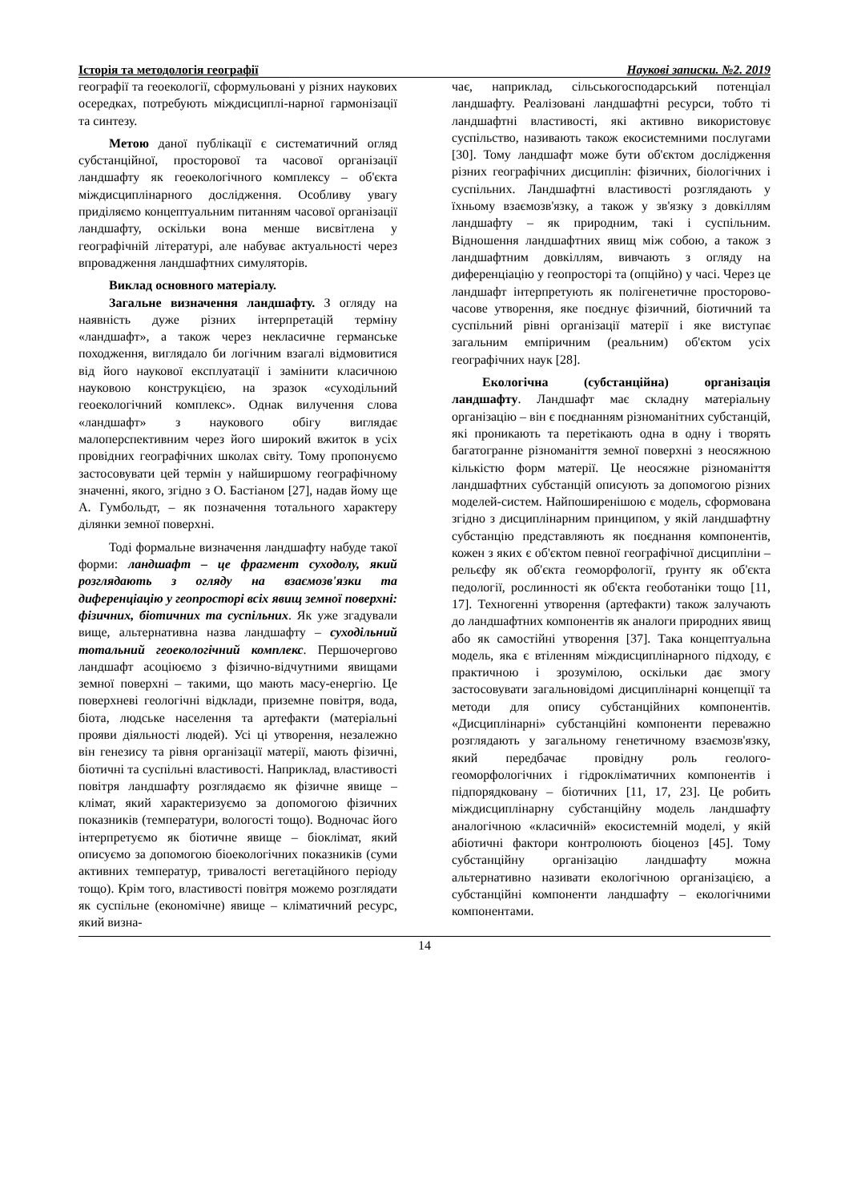Історія та методологія географії Наукові записки. №2. 2019
географії та геоекології, сформульовані у різних наукових осередках, потребують міждисциплі-нарної гармонізації та синтезу.
Метою даної публікації є систематичний огляд субстанційної, просторової та часової організації ландшафту як геоекологічного комплексу – об'єкта міждисциплінарного дослідження. Особливу увагу приділяємо концептуальним питанням часової організації ландшафту, оскільки вона менше висвітлена у географічній літературі, але набуває актуальності через впровадження ландшафтних симуляторів.
Виклад основного матеріалу.
Загальне визначення ландшафту. З огляду на наявність дуже різних інтерпретацій терміну «ландшафт», а також через некласичне германське походження, виглядало би логічним взагалі відмовитися від його наукової експлуатації і замінити класичною науковою конструкцією, на зразок «суходільний геоекологічний комплекс». Однак вилучення слова «ландшафт» з наукового обігу виглядає малоперспективним через його широкий вжиток в усіх провідних географічних школах світу. Тому пропонуємо застосовувати цей термін у найширшому географічному значенні, якого, згідно з О. Бастіаном [27], надав йому ще А. Гумбольдт, – як позначення тотального характеру ділянки земної поверхні.
Тоді формальне визначення ландшафту набуде такої форми: ландшафт – це фрагмент суходолу, який розглядають з огляду на взаємозв'язки та диференціацію у геопросторі всіх явищ земної поверхні: фізичних, біотичних та суспільних. Як уже згадували вище, альтернативна назва ландшафту – суходільний тотальний геоекологічний комплекс. Першочергово ландшафт асоціюємо з фізично-відчутними явищами земної поверхні – такими, що мають масу-енергію. Це поверхневі геологічні відклади, приземне повітря, вода, біота, людське населення та артефакти (матеріальні прояви діяльності людей). Усі ці утворення, незалежно він генезису та рівня організації матерії, мають фізичні, біотичні та суспільні властивості. Наприклад, властивості повітря ландшафту розглядаємо як фізичне явище – клімат, який характеризуємо за допомогою фізичних показників (температури, вологості тощо). Водночас його інтерпретуємо як біотичне явище – біоклімат, який описуємо за допомогою біоекологічних показників (суми активних температур, тривалості вегетаційного періоду тощо). Крім того, властивості повітря можемо розглядати як суспільне (економічне) явище – кліматичний ресурс, який визна-
чає, наприклад, сільськогосподарський потенціал ландшафту. Реалізовані ландшафтні ресурси, тобто ті ландшафтні властивості, які активно використовує суспільство, називають також екосистемними послугами [30]. Тому ландшафт може бути об'єктом дослідження різних географічних дисциплін: фізичних, біологічних і суспільних. Ландшафтні властивості розглядають у їхньому взаємозв'язку, а також у зв'язку з довкіллям ландшафту – як природним, такі і суспільним. Відношення ландшафтних явищ між собою, а також з ландшафтним довкіллям, вивчають з огляду на диференціацію у геопросторі та (опційно) у часі. Через це ландшафт інтерпретують як полігенетичне просторово-часове утворення, яке поєднує фізичний, біотичний та суспільний рівні організації матерії і яке виступає загальним емпіричним (реальним) об'єктом усіх географічних наук [28].
Екологічна (субстанційна) організація ландшафту. Ландшафт має складну матеріальну організацію – він є поєднанням різноманітних субстанцій, які проникають та перетікають одна в одну і творять багатогранне різноманіття земної поверхні з неосяжною кількістю форм матерії. Це неосяжне різноманіття ландшафтних субстанцій описують за допомогою різних моделей-систем. Найпоширенішою є модель, сформована згідно з дисциплінарним принципом, у якій ландшафтну субстанцію представляють як поєднання компонентів, кожен з яких є об'єктом певної географічної дисципліни – рельєфу як об'єкта геоморфології, ґрунту як об'єкта педології, рослинності як об'єкта геоботаніки тощо [11, 17]. Техногенні утворення (артефакти) також залучають до ландшафтних компонентів як аналоги природних явищ або як самостійні утворення [37]. Така концептуальна модель, яка є втіленням міждисциплінарного підходу, є практичною і зрозумілою, оскільки дає змогу застосовувати загальновідомі дисциплінарні концепції та методи для опису субстанційних компонентів. «Дисциплінарні» субстанційні компоненти переважно розглядають у загальному генетичному взаємозв'язку, який передбачає провідну роль геолого-геоморфологічних і гідрокліматичних компонентів і підпорядковану – біотичних [11, 17, 23]. Це робить міждисциплінарну субстанційну модель ландшафту аналогічною «класичній» екосистемній моделі, у якій абіотичні фактори контролюють біоценоз [45]. Тому субстанційну організацію ландшафту можна альтернативно називати екологічною організацією, а субстанційні компоненти ландшафту – екологічними компонентами.
14